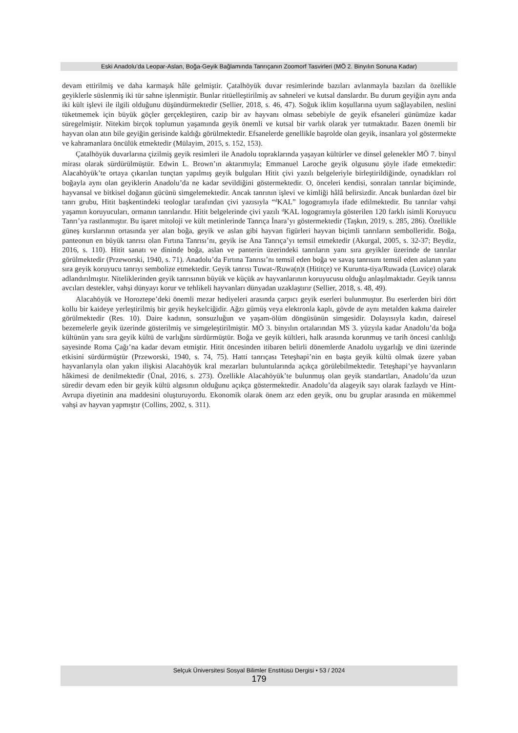Eski Anadolu’da Leopar-Aslan, Boğa-Geyik Bağlamında Tanrıçanın Zoomorf Tasvirleri (MÖ 2. Binyılın Sonuna Kadar)
devam ettirilmiş ve daha karmaşık hâle gelmiştir. Çatalhöyük duvar resimlerinde bazıları avlanmayla bazıları da özellikle geyiklerle süslenmiş iki tür sahne işlenmiştir. Bunlar ritüelleştirilmiş av sahneleri ve kutsal danslardır. Bu durum geyiğin aynı anda iki kült işlevi ile ilgili olduğunu düşündürmektedir (Sellier, 2018, s. 46, 47). Soğuk iklim koşullarına uyum sağlayabilen, neslini tüketmemek için büyük göçler gerçekleştiren, cazip bir av hayvanı olması sebebiyle de geyik efsaneleri günümüze kadar süregelmiştir. Nitekim birçok toplumun yaşamında geyik önemli ve kutsal bir varlık olarak yer tutmaktadır. Bazen önemli bir hayvan olan atın bile geyiğin gerisinde kaldığı görülmektedir. Efsanelerde genellikle başrolde olan geyik, insanlara yol göstermekte ve kahramanlara öncülük etmektedir (Mülayim, 2015, s. 152, 153).
Çatalhöyük duvarlarına çizilmiş geyik resimleri ile Anadolu topraklarında yaşayan kültürler ve dinsel gelenekler MÖ 7. binyıl mirası olarak sürdürülmüştür. Edwin L. Brown’ın aktarımıyla; Emmanuel Laroche geyik olgusunu şöyle ifade etmektedir: Alacahöyük’te ortaya çıkarılan tunçtan yapılmış geyik bulguları Hitit çivi yazılı belgeleriyle birleştirildiğinde, oynadıkları rol boğayla aynı olan geyiklerin Anadolu’da ne kadar sevildiğini göstermektedir. O, önceleri kendisi, sonraları tanrılar biçiminde, hayvansal ve bitkisel doğanın gücünü simgelemektedir. Ancak tanrının işlevi ve kimliği hâlâ belirsizdir. Ancak bunlardan özel bir tanrı grubu, Hitit başkentindeki teologlar tarafından çivi yazısıyla “<sup>d</sup>KAL” logogramıyla ifade edilmektedir. Bu tanrılar vahşi yaşamın koruyucuları, ormanın tanrılarıdır. Hitit belgelerinde çivi yazılı <sup>d</sup>KAL logogramıyla gösterilen 120 farklı isimli Koruyucu Tanrı’ya rastlanmıştır. Bu işaret mitoloji ve kült metinlerinde Tanrıça İnara’yı göstermektedir (Taşkın, 2019, s. 285, 286). Özellikle güneş kurslarının ortasında yer alan boğa, geyik ve aslan gibi hayvan figürleri hayvan biçimli tanrıların sembolleridir. Boğa, panteonun en büyük tanrısı olan Fırtına Tanrısı’nı, geyik ise Ana Tanrıça’yı temsil etmektedir (Akurgal, 2005, s. 32-37; Beydiz, 2016, s. 110). Hitit sanatı ve dininde boğa, aslan ve panterin üzerindeki tanrıların yanı sıra geyikler üzerinde de tanrılar görülmektedir (Przeworski, 1940, s. 71). Anadolu’da Fırtına Tanrısı’nı temsil eden boğa ve savaş tanrısını temsil eden aslanın yanı sıra geyik koruyucu tanrıyı sembolize etmektedir. Geyik tanrısı Tuwat-/Ruwa(n)t (Hititçe) ve Kurunta-tiya/Ruwada (Luvice) olarak adlandırılmıştır. Niteliklerinden geyik tanrısının büyük ve küçük av hayvanlarının koruyucusu olduğu anlaşılmaktadır. Geyik tanrısı avcıları destekler, vahşi dünyayı korur ve tehlikeli hayvanları dünyadan uzaklaştırır (Sellier, 2018, s. 48, 49).
Alacahöyük ve Horoztepe’deki önemli mezar hediyeleri arasında çarpıcı geyik eserleri bulunmuştur. Bu eserlerden biri dört kollu bir kaideye yerleştirilmiş bir geyik heykelciğidir. Ağzı gümüş veya elektronla kaplı, gövde de aynı metalden kakma daireler görülmektedir (Res. 10). Daire kadının, sonsuzluğun ve yaşam-ölüm döngüsünün simgesidir. Dolayısıyla kadın, dairesel bezemelerle geyik üzerinde gösterilmiş ve simgeleştirilmiştir. MÖ 3. binyılın ortalarından MS 3. yüzyıla kadar Anadolu’da boğa kültünün yanı sıra geyik kültü de varlığını sürdürmüştür. Boğa ve geyik kültleri, halk arasında korunmuş ve tarih öncesi canlılığı sayesinde Roma Çağı’na kadar devam etmiştir. Hitit öncesinden itibaren belirli dönemlerde Anadolu uygarlığı ve dini üzerinde etkisini sürdürmüştür (Przeworski, 1940, s. 74, 75). Hatti tanrıçası Teteşhapi’nin en başta geyik kültü olmak üzere yaban hayvanlarıyla olan yakın ilişkisi Alacahöyük kral mezarları buluntularında açıkça görülebilmektedir. Teteşhapi’ye hayvanların hâkimesi de denilmektedir (Ünal, 2016, s. 273). Özellikle Alacahöyük’te bulunmuş olan geyik standartları, Anadolu’da uzun süredir devam eden bir geyik kültü algısının olduğunu açıkça göstermektedir. Anadolu’da alageyik sayı olarak fazlaydı ve Hint-Avrupa diyetinin ana maddesini oluşturuyordu. Ekonomik olarak önem arz eden geyik, onu bu gruplar arasında en mükemmel vahşi av hayvan yapmıştır (Collins, 2002, s. 311).
Selçuk Üniversitesi Sosyal Bilimler Enstitüsü Dergisi • 53 / 2024
179